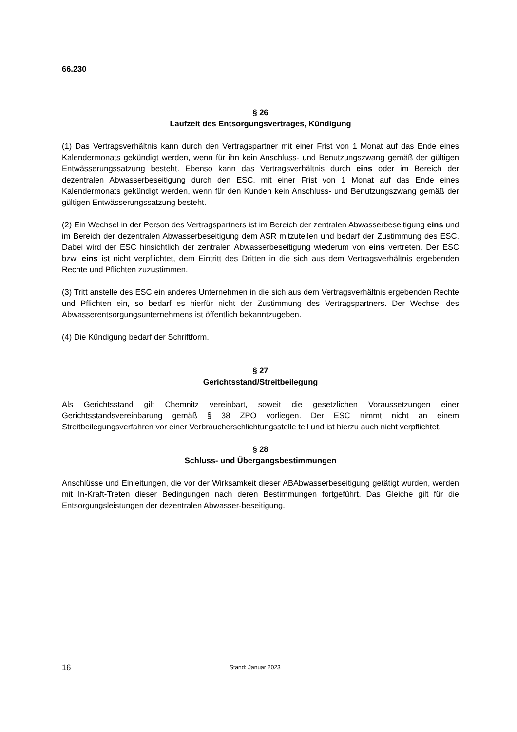66.230
§ 26
Laufzeit des Entsorgungsvertrages, Kündigung
(1) Das Vertragsverhältnis kann durch den Vertragspartner mit einer Frist von 1 Monat auf das Ende eines Kalendermonats gekündigt werden, wenn für ihn kein Anschluss- und Benutzungszwang gemäß der gültigen Entwässerungssatzung besteht. Ebenso kann das Vertragsverhältnis durch eins oder im Bereich der dezentralen Abwasserbeseitigung durch den ESC, mit einer Frist von 1 Monat auf das Ende eines Kalendermonats gekündigt werden, wenn für den Kunden kein Anschluss- und Benutzungszwang gemäß der gültigen Entwässerungssatzung besteht.
(2) Ein Wechsel in der Person des Vertragspartners ist im Bereich der zentralen Abwasserbeseitigung eins und im Bereich der dezentralen Abwasserbeseitigung dem ASR mitzuteilen und bedarf der Zustimmung des ESC. Dabei wird der ESC hinsichtlich der zentralen Abwasserbeseitigung wiederum von eins vertreten. Der ESC bzw. eins ist nicht verpflichtet, dem Eintritt des Dritten in die sich aus dem Vertragsverhältnis ergebenden Rechte und Pflichten zuzustimmen.
(3) Tritt anstelle des ESC ein anderes Unternehmen in die sich aus dem Vertragsverhältnis ergebenden Rechte und Pflichten ein, so bedarf es hierfür nicht der Zustimmung des Vertragspartners. Der Wechsel des Abwasserentsorgungsunternehmens ist öffentlich bekanntzugeben.
(4) Die Kündigung bedarf der Schriftform.
§ 27
Gerichtsstand/Streitbeilegung
Als Gerichtsstand gilt Chemnitz vereinbart, soweit die gesetzlichen Voraussetzungen einer Gerichtsstandsvereinbarung gemäß § 38 ZPO vorliegen. Der ESC nimmt nicht an einem Streitbeilegungsverfahren vor einer Verbraucherschlichtungsstelle teil und ist hierzu auch nicht verpflichtet.
§ 28
Schluss- und Übergangsbestimmungen
Anschlüsse und Einleitungen, die vor der Wirksamkeit dieser ABAbwasserbeseitigung getätigt wurden, werden mit In-Kraft-Treten dieser Bedingungen nach deren Bestimmungen fortgeführt. Das Gleiche gilt für die Entsorgungsleistungen der dezentralen Abwasser-beseitigung.
16 Stand: Januar 2023